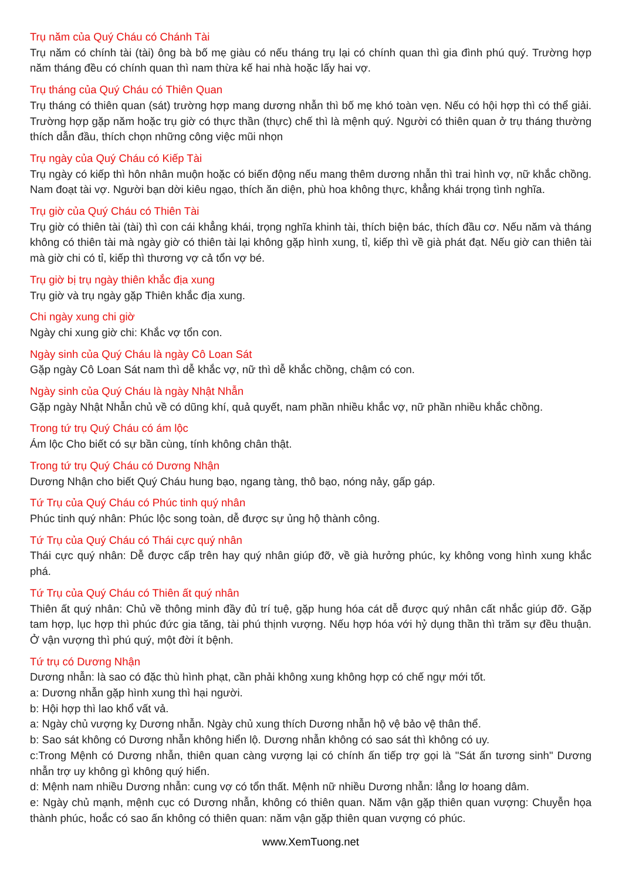Trụ năm của Quý Cháu có Chánh Tài
Trụ năm có chính tài (tài) ông bà bố mẹ giàu có nếu tháng trụ lại có chính quan thì gia đình phú quý. Trường hợp năm tháng đều có chính quan thì nam thừa kế hai nhà hoặc lấy hai vợ.
Trụ tháng của Quý Cháu có Thiên Quan
Trụ tháng có thiên quan (sát) trường hợp mang dương nhẫn thì bố mẹ khó toàn vẹn. Nếu có hội hợp thì có thể giải. Trường hợp gặp năm hoặc trụ giờ có thực thần (thực) chế thì là mệnh quý. Người có thiên quan ở trụ tháng thường thích dẫn đầu, thích chọn những công việc mũi nhọn
Trụ ngày của Quý Cháu có Kiếp Tài
Trụ ngày có kiếp thì hôn nhân muộn hoặc có biến động nếu mang thêm dương nhẫn thì trai hình vợ, nữ khắc chồng. Nam đoạt tài vợ. Người bạn dời kiêu ngạo, thích ăn diện, phù hoa không thực, khẳng khái trọng tình nghĩa.
Trụ giờ của Quý Cháu có Thiên Tài
Trụ giờ có thiên tài (tài) thì con cái khẳng khái, trọng nghĩa khinh tài, thích biện bác, thích đầu cơ. Nếu năm và tháng không có thiên tài mà ngày giờ có thiên tài lại không gặp hình xung, tỉ, kiếp thì về già phát đạt. Nếu giờ can thiên tài mà giờ chi có tỉ, kiếp thì thương vợ cả tổn vợ bé.
Trụ giờ bị trụ ngày thiên khắc địa xung
Trụ giờ và trụ ngày gặp Thiên khắc địa xung.
Chi ngày xung chi giờ
Ngày chi xung giờ chi: Khắc vợ tổn con.
Ngày sinh của Quý Cháu là ngày Cô Loan Sát
Gặp ngày Cô Loan Sát nam thì dễ khắc vợ, nữ thì dễ khắc chồng, chậm có con.
Ngày sinh của Quý Cháu là ngày Nhật Nhẫn
Gặp ngày Nhật Nhẫn chủ về có dũng khí, quả quyết, nam phần nhiều khắc vợ, nữ phần nhiều khắc chồng.
Trong tứ trụ Quý Cháu có ám lộc
Ám lộc Cho biết có sự bần cùng, tính không chân thật.
Trong tứ trụ Quý Cháu có Dương Nhận
Dương Nhận cho biết Quý Cháu hung bạo, ngang tàng, thô bạo, nóng nảy, gấp gáp.
Tứ Trụ của Quý Cháu có Phúc tinh quý nhân
Phúc tinh quý nhân: Phúc lộc song toàn, dễ được sự ủng hộ thành công.
Tứ Trụ của Quý Cháu có Thái cực quý nhân
Thái cực quý nhân: Dễ được cấp trên hay quý nhân giúp đỡ, về già hưởng phúc, kỵ không vong hình xung khắc phá.
Tứ Trụ của Quý Cháu có Thiên ất quý nhân
Thiên ất quý nhân: Chủ về thông minh đầy đủ trí tuệ, gặp hung hóa cát dễ được quý nhân cất nhắc giúp đỡ. Gặp tam hợp, lục hợp thì phúc đức gia tăng, tài phú thịnh vượng. Nếu hợp hóa với hỷ dụng thần thì trăm sự đều thuận. Ở vận vượng thì phú quý, một đời ít bệnh.
Tứ trụ có Dương Nhận
Dương nhẫn: là sao có đặc thù hình phạt, cần phải không xung không hợp có chế ngự mới tốt.
a: Dương nhẫn gặp hình xung thì hại người.
b: Hội hợp thì lao khổ vất vả.
a: Ngày chủ vượng kỵ Dương nhẫn. Ngày chủ xung thích Dương nhẫn hộ vệ bảo vệ thân thể.
b: Sao sát không có Dương nhẫn không hiển lộ. Dương nhẫn không có sao sát thì không có uy.
c:Trong Mệnh có Dương nhẫn, thiên quan càng vượng lại có chính ấn tiếp trợ gọi là "Sát ấn tương sinh" Dương nhẫn trợ uy không gì không quý hiển.
d: Mệnh nam nhiều Dương nhẫn: cung vợ có tổn thất. Mệnh nữ nhiều Dương nhẫn: lẳng lơ hoang dâm.
e: Ngày chủ mạnh, mệnh cục có Dương nhẫn, không có thiên quan. Năm vận gặp thiên quan vượng: Chuyễn họa thành phúc, hoắc có sao ấn không có thiên quan: năm vận gặp thiên quan vượng có phúc.
www.XemTuong.net